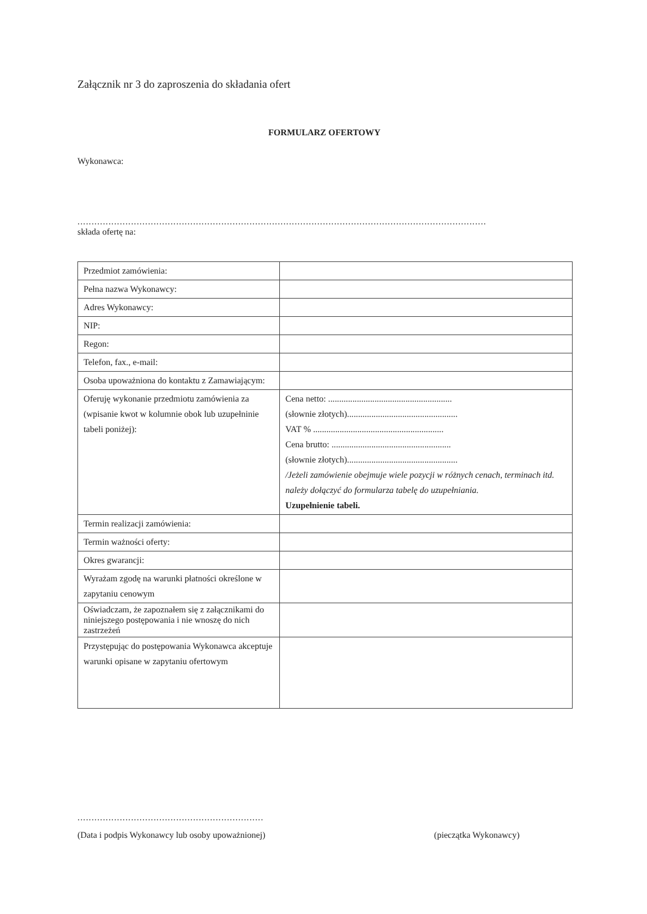Załącznik nr 3 do zaproszenia do składania ofert
FORMULARZ OFERTOWY
Wykonawca:
.................................................................................................................................................
składa ofertę na:
| Przedmiot zamówienia: | |
| Pełna nazwa Wykonawcy: | |
| Adres Wykonawcy: | |
| NIP: | |
| Regon: | |
| Telefon, fax., e-mail: | |
| Osoba upoważniona do kontaktu z Zamawiającym: | |
| Oferuję wykonanie przedmiotu zamówienia za (wpisanie kwot w kolumnie obok lub uzupełninie tabeli poniżej): | Cena netto: ........................................................ (słownie złotych).................................................. VAT % ........................................................... Cena brutto: ...................................................... (słownie złotych).................................................. /Jeżeli zamówienie obejmuje wiele pozycji w różnych cenach, terminach itd. należy dołączyć do formularza tabelę do uzupełniania. Uzupełnienie tabeli. |
| Termin realizacji zamówienia: | |
| Termin ważności oferty: | |
| Okres gwarancji: | |
| Wyrażam zgodę na warunki płatności określone w zapytaniu cenowym | |
| Oświadczam, że zapoznałem się z załącznikami do niniejszego postępowania i nie wnoszę do nich zastrzeżeń | |
| Przystępując do postępowania Wykonawca akceptuje warunki opisane w zapytaniu ofertowym | |
..................................................................
(Data i podpis Wykonawcy lub osoby upoważnionej) (pieczątka Wykonawcy)